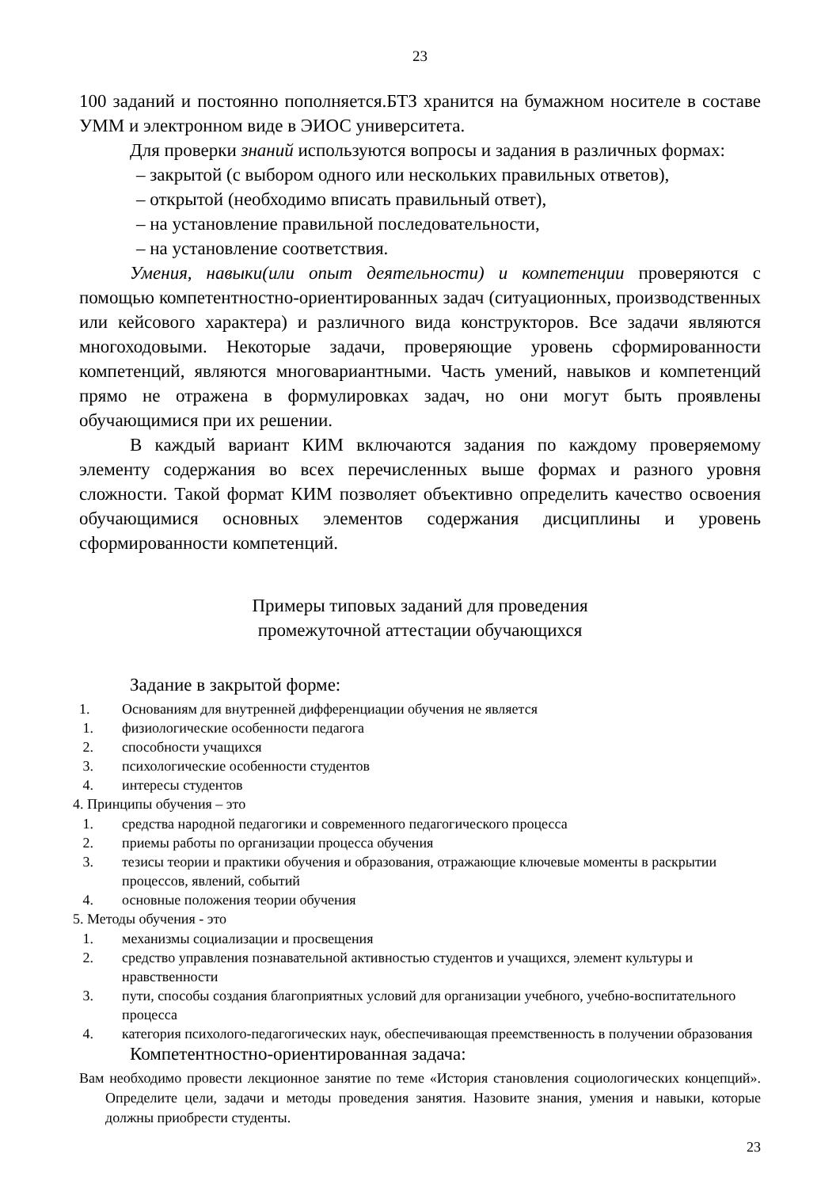23
100 заданий и постоянно пополняется.БТЗ хранится на бумажном носителе в составе УММ и электронном виде в ЭИОС университета.
Для проверки знаний используются вопросы и задания в различных формах:
– закрытой (с выбором одного или нескольких правильных ответов),
– открытой (необходимо вписать правильный ответ),
– на установление правильной последовательности,
– на установление соответствия.
Умения, навыки(или опыт деятельности) и компетенции проверяются с помощью компетентностно-ориентированных задач (ситуационных, производственных или кейсового характера) и различного вида конструкторов. Все задачи являются многоходовыми. Некоторые задачи, проверяющие уровень сформированности компетенций, являются многовариантными. Часть умений, навыков и компетенций прямо не отражена в формулировках задач, но они могут быть проявлены обучающимися при их решении.
В каждый вариант КИМ включаются задания по каждому проверяемому элементу содержания во всех перечисленных выше формах и разного уровня сложности. Такой формат КИМ позволяет объективно определить качество освоения обучающимися основных элементов содержания дисциплины и уровень сформированности компетенций.
Примеры типовых заданий для проведения
промежуточной аттестации обучающихся
Задание в закрытой форме:
1. Основаниям для внутренней дифференциации обучения не является
1. физиологические особенности педагога
2. способности учащихся
3. психологические особенности студентов
4. интересы студентов
4. Принципы обучения – это
1. средства народной педагогики и современного педагогического процесса
2. приемы работы по организации процесса обучения
3. тезисы теории и практики обучения и образования, отражающие ключевые моменты в раскрытии процессов, явлений, событий
4. основные положения теории обучения
5. Методы обучения - это
1. механизмы социализации и просвещения
2. средство управления познавательной активностью студентов и учащихся, элемент культуры и нравственности
3. пути, способы создания благоприятных условий для организации учебного, учебно-воспитательного процесса
4. категория психолого-педагогических наук, обеспечивающая преемственность в получении образования
Компетентностно-ориентированная задача:
Вам необходимо провести лекционное занятие по теме «История становления социологических концепций». Определите цели, задачи и методы проведения занятия. Назовите знания, умения и навыки, которые должны приобрести студенты.
23